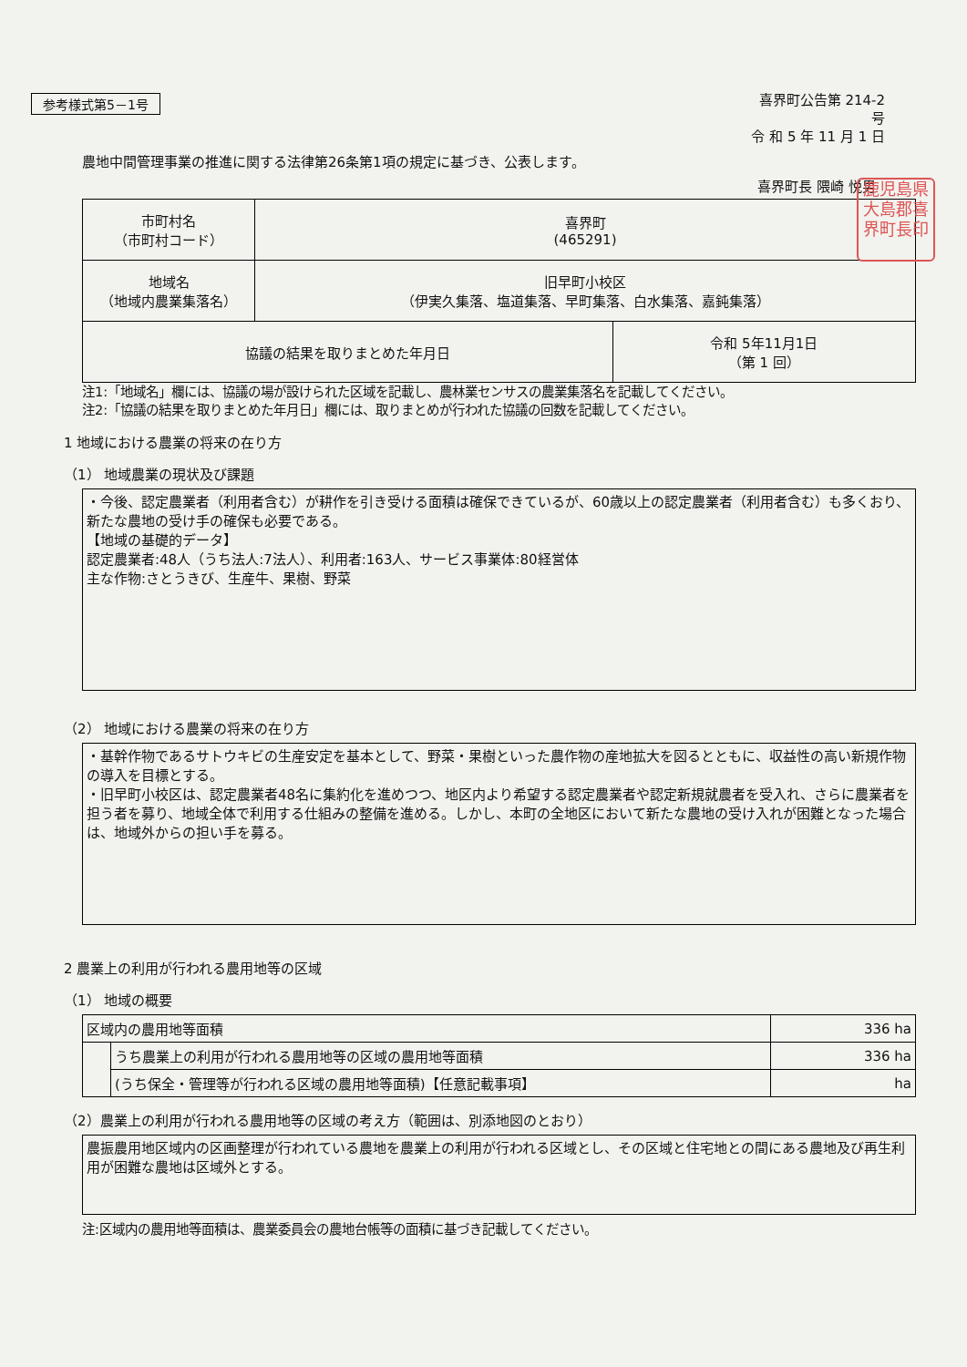参考様式第5－1号
喜界町公告第 214-2
号
令 和 5 年 11 月 1 日
農地中間管理事業の推進に関する法律第26条第1項の規定に基づき、公表します。
喜界町長 隈崎 悦男
鹿児島県
大島郡喜
界町長印
| 市町村名 （市町村コード） | 喜界町 (465291) | |
| 地域名 （地域内農業集落名） | 旧早町小校区 （伊実久集落、塩道集落、早町集落、白水集落、嘉鈍集落） | |
| 協議の結果を取りまとめた年月日 | | 令和 5年11月1日 （第 1 回） |
注1:「地域名」欄には、協議の場が設けられた区域を記載し、農林業センサスの農業集落名を記載してください。
注2:「協議の結果を取りまとめた年月日」欄には、取りまとめが行われた協議の回数を記載してください。
1 地域における農業の将来の在り方
（1） 地域農業の現状及び課題
・今後、認定農業者（利用者含む）が耕作を引き受ける面積は確保できているが、60歳以上の認定農業者（利用者含む）も多くおり、新たな農地の受け手の確保も必要である。
【地域の基礎的データ】
認定農業者:48人（うち法人:7法人）、利用者:163人、サービス事業体:80経営体
主な作物:さとうきび、生産牛、果樹、野菜
（2） 地域における農業の将来の在り方
・基幹作物であるサトウキビの生産安定を基本として、野菜・果樹といった農作物の産地拡大を図るとともに、収益性の高い新規作物の導入を目標とする。
・旧早町小校区は、認定農業者48名に集約化を進めつつ、地区内より希望する認定農業者や認定新規就農者を受入れ、さらに農業者を担う者を募り、地域全体で利用する仕組みの整備を進める。しかし、本町の全地区において新たな農地の受け入れが困難となった場合は、地域外からの担い手を募る。
2 農業上の利用が行われる農用地等の区域
（1） 地域の概要
| 区域内の農用地等面積 | | 336 ha |
| | うち農業上の利用が行われる農用地等の区域の農用地等面積 | 336 ha |
| | (うち保全・管理等が行われる区域の農用地等面積)【任意記載事項】 | ha |
（2）農業上の利用が行われる農用地等の区域の考え方（範囲は、別添地図のとおり）
農振農用地区域内の区画整理が行われている農地を農業上の利用が行われる区域とし、その区域と住宅地との間にある農地及び再生利用が困難な農地は区域外とする。
注:区域内の農用地等面積は、農業委員会の農地台帳等の面積に基づき記載してください。